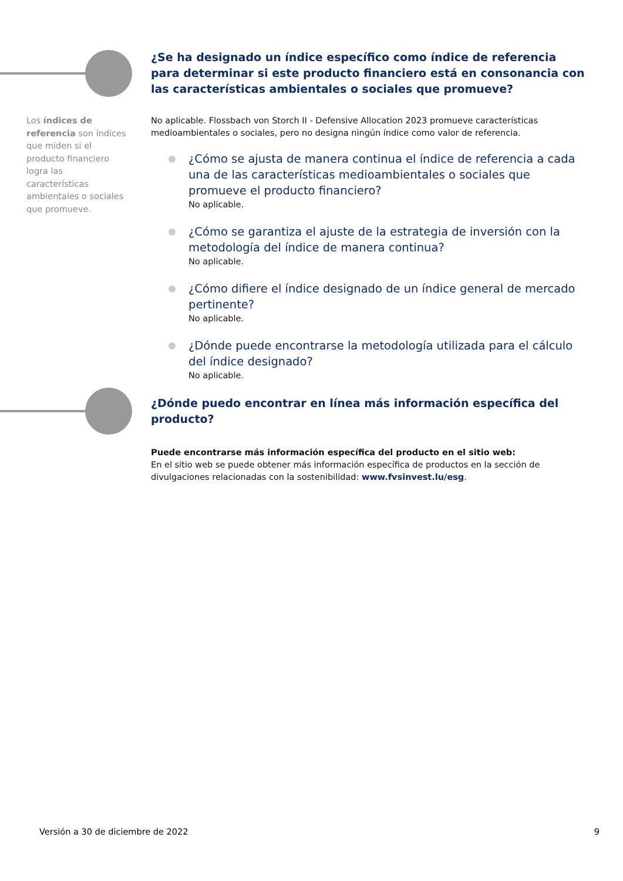¿Se ha designado un índice específico como índice de referencia para determinar si este producto financiero está en consonancia con las características ambientales o sociales que promueve?
Los índices de referencia son índices que miden si el producto financiero logra las características ambientales o sociales que promueve.
No aplicable. Flossbach von Storch II - Defensive Allocation 2023 promueve características medioambientales o sociales, pero no designa ningún índice como valor de referencia.
¿Cómo se ajusta de manera continua el índice de referencia a cada una de las características medioambientales o sociales que promueve el producto financiero?
No aplicable.
¿Cómo se garantiza el ajuste de la estrategia de inversión con la metodología del índice de manera continua?
No aplicable.
¿Cómo difiere el índice designado de un índice general de mercado pertinente?
No aplicable.
¿Dónde puede encontrarse la metodología utilizada para el cálculo del índice designado?
No aplicable.
¿Dónde puedo encontrar en línea más información específica del producto?
Puede encontrarse más información específica del producto en el sitio web:
En el sitio web se puede obtener más información específica de productos en la sección de divulgaciones relacionadas con la sostenibilidad: www.fvsinvest.lu/esg.
Versión a 30 de diciembre de 2022 9